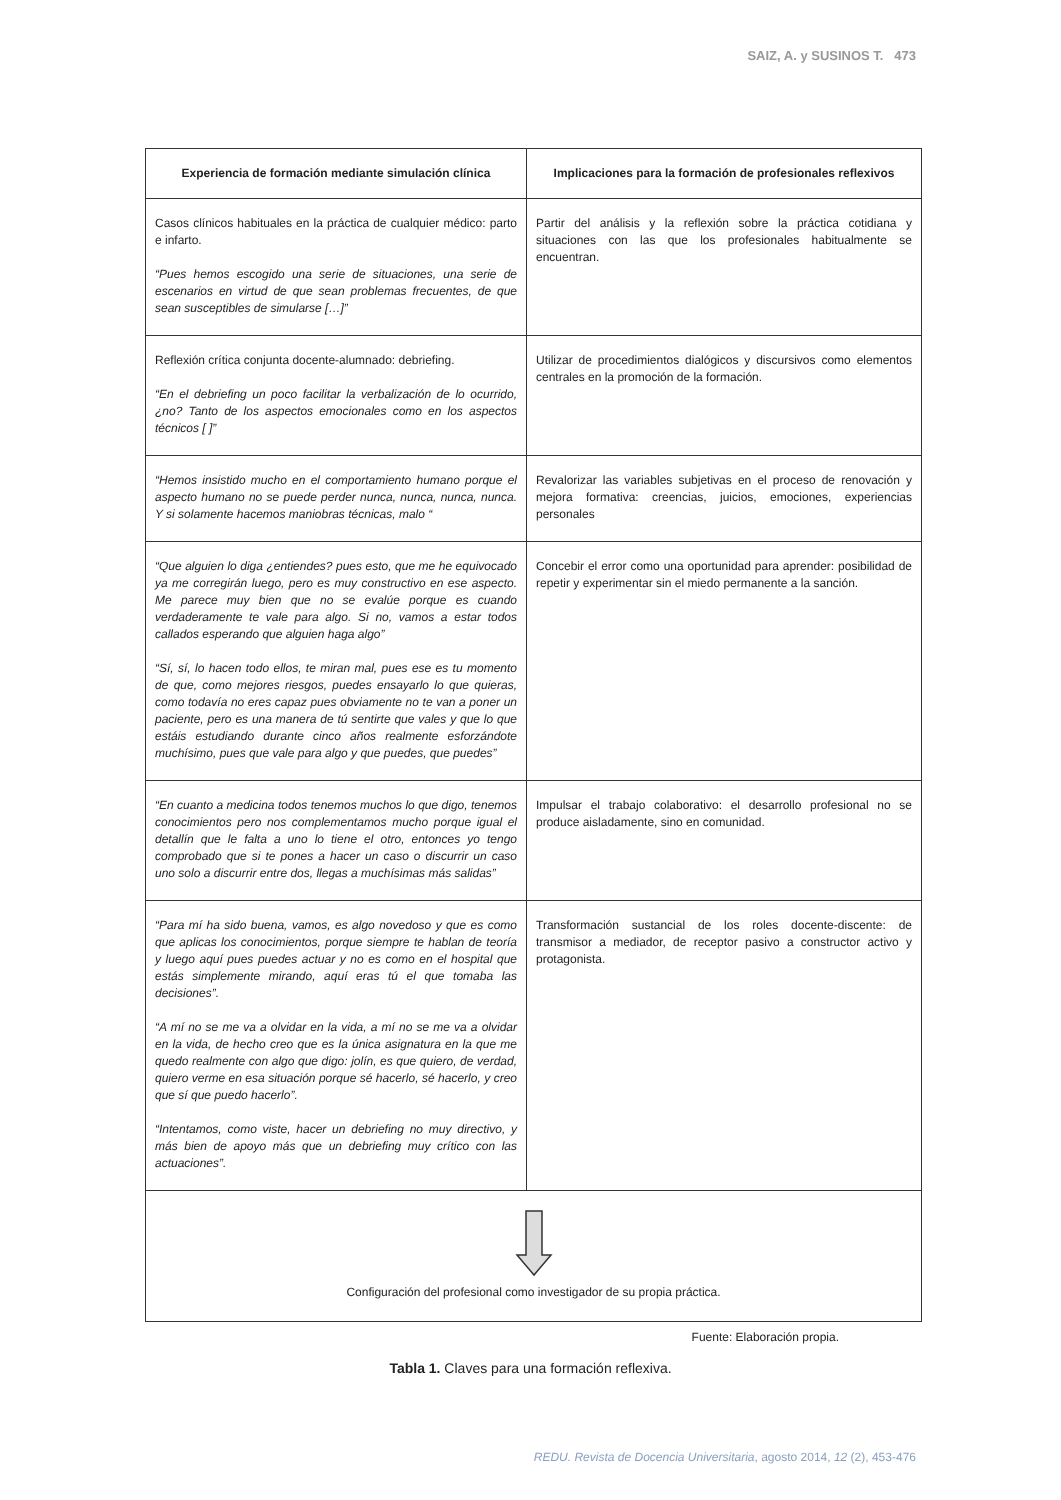SAIZ, A. y SUSINOS T. 473
| Experiencia de formación mediante simulación clínica | Implicaciones para la formación de profesionales reflexivos |
| --- | --- |
| Casos clínicos habituales en la práctica de cualquier médico: parto e infarto. “Pues hemos escogido una serie de situaciones, una serie de escenarios en virtud de que sean problemas frecuentes, de que sean susceptibles de simularse […]” | Partir del análisis y la reflexión sobre la práctica cotidiana y situaciones con las que los profesionales habitualmente se encuentran. |
| Reflexión crítica conjunta docente-alumnado: debriefing. “En el debriefing un poco facilitar la verbalización de lo ocurrido, ¿no? Tanto de los aspectos emocionales como en los aspectos técnicos [ ]” | Utilizar de procedimientos dialógicos y discursivos como elementos centrales en la promoción de la formación. |
| “Hemos insistido mucho en el comportamiento humano porque el aspecto humano no se puede perder nunca, nunca, nunca, nunca. Y si solamente hacemos maniobras técnicas, malo “ | Revalorizar las variables subjetivas en el proceso de renovación y mejora formativa: creencias, juicios, emociones, experiencias personales |
| “Que alguien lo diga ¿entiendes? pues esto, que me he equivocado ya me corregirán luego, pero es muy constructivo en ese aspecto. Me parece muy bien que no se evalúe porque es cuando verdaderamente te vale para algo. Si no, vamos a estar todos callados esperando que alguien haga algo” “Sí, sí, lo hacen todo ellos, te miran mal, pues ese es tu momento de que, como mejores riesgos, puedes ensayarlo lo que quieras, como todavía no eres capaz pues obviamente no te van a poner un paciente, pero es una manera de tú sentirte que vales y que lo que estáis estudiando durante cinco años realmente esforzándote muchísimo, pues que vale para algo y que puedes, que puedes” | Concebir el error como una oportunidad para aprender: posibilidad de repetir y experimentar sin el miedo permanente a la sanción. |
| “En cuanto a medicina todos tenemos muchos lo que digo, tenemos conocimientos pero nos complementamos mucho porque igual el detallín que le falta a uno lo tiene el otro, entonces yo tengo comprobado que si te pones a hacer un caso o discurrir un caso uno solo a discurrir entre dos, llegas a muchísimas más salidas” | Impulsar el trabajo colaborativo: el desarrollo profesional no se produce aisladamente, sino en comunidad. |
| “Para mí ha sido buena, vamos, es algo novedoso y que es como que aplicas los conocimientos, porque siempre te hablan de teoría y luego aquí pues puedes actuar y no es como en el hospital que estás simplemente mirando, aquí eras tú el que tomaba las decisiones”. “A mí no se me va a olvidar en la vida, a mí no se me va a olvidar en la vida, de hecho creo que es la única asignatura en la que me quedo realmente con algo que digo: jolín, es que quiero, de verdad, quiero verme en esa situación porque sé hacerlo, sé hacerlo, y creo que sí que puedo hacerlo”. “Intentamos, como viste, hacer un debriefing no muy directivo, y más bien de apoyo más que un debriefing muy crítico con las actuaciones”. | Transformación sustancial de los roles docente-discente: de transmisor a mediador, de receptor pasivo a constructor activo y protagonista. |
| Configuración del profesional como investigador de su propia práctica. | |
Fuente: Elaboración propia.
Tabla 1. Claves para una formación reflexiva.
REDU. Revista de Docencia Universitaria, agosto 2014, 12 (2), 453-476